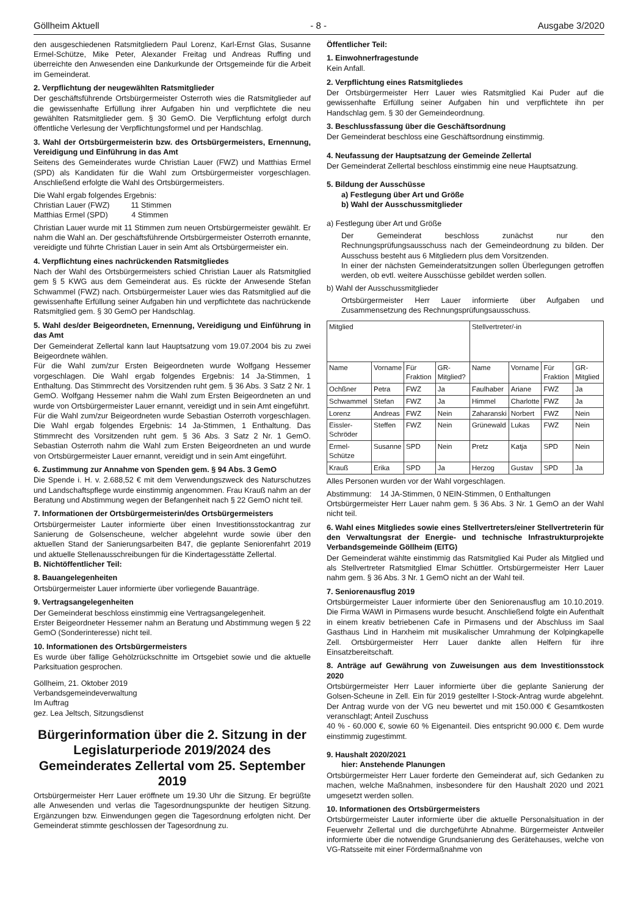Göllheim Aktuell - 8 - Ausgabe 3/2020
den ausgeschiedenen Ratsmitgliedern Paul Lorenz, Karl-Ernst Glas, Susanne Ermel-Schütze, Mike Peter, Alexander Freitag und Andreas Ruffing und überreichte den Anwesenden eine Dankurkunde der Ortsgemeinde für die Arbeit im Gemeinderat.
2. Verpflichtung der neugewählten Ratsmitglieder
Der geschäftsführende Ortsbürgermeister Osterroth wies die Ratsmitglieder auf die gewissenhafte Erfüllung ihrer Aufgaben hin und verpflichtete die neu gewählten Ratsmitglieder gem. § 30 GemO. Die Verpflichtung erfolgt durch öffentliche Verlesung der Verpflichtungsformel und per Handschlag.
3. Wahl der Ortsbürgermeisterin bzw. des Ortsbürgermeisters, Ernennung, Vereidigung und Einführung in das Amt
Seitens des Gemeinderates wurde Christian Lauer (FWZ) und Matthias Ermel (SPD) als Kandidaten für die Wahl zum Ortsbürgermeister vorgeschlagen. Anschließend erfolgte die Wahl des Ortsbürgermeisters.
Die Wahl ergab folgendes Ergebnis:
Christian Lauer (FWZ) 11 Stimmen
Matthias Ermel (SPD) 4 Stimmen
Christian Lauer wurde mit 11 Stimmen zum neuen Ortsbürgermeister gewählt. Er nahm die Wahl an. Der geschäftsführende Ortsbürgermeister Osterroth ernannte, vereidigte und führte Christian Lauer in sein Amt als Ortsbürgermeister ein.
4. Verpflichtung eines nachrückenden Ratsmitgliedes
Nach der Wahl des Ortsbürgermeisters schied Christian Lauer als Ratsmitglied gem § 5 KWG aus dem Gemeinderat aus. Es rückte der Anwesende Stefan Schwammel (FWZ) nach. Ortsbürgermeister Lauer wies das Ratsmitglied auf die gewissenhafte Erfüllung seiner Aufgaben hin und verpflichtete das nachrückende Ratsmitglied gem. § 30 GemO per Handschlag.
5. Wahl des/der Beigeordneten, Ernennung, Vereidigung und Einführung in das Amt
Der Gemeinderat Zellertal kann laut Hauptsatzung vom 19.07.2004 bis zu zwei Beigeordnete wählen.
Für die Wahl zum/zur Ersten Beigeordneten wurde Wolfgang Hessemer vorgeschlagen. Die Wahl ergab folgendes Ergebnis: 14 Ja-Stimmen, 1 Enthaltung. Das Stimmrecht des Vorsitzenden ruht gem. § 36 Abs. 3 Satz 2 Nr. 1 GemO. Wolfgang Hessemer nahm die Wahl zum Ersten Beigeordneten an und wurde von Ortsbürgermeister Lauer ernannt, vereidigt und in sein Amt eingeführt.
Für die Wahl zum/zur Beigeordneten wurde Sebastian Osterroth vorgeschlagen. Die Wahl ergab folgendes Ergebnis: 14 Ja-Stimmen, 1 Enthaltung. Das Stimmrecht des Vorsitzenden ruht gem. § 36 Abs. 3 Satz 2 Nr. 1 GemO. Sebastian Osterroth nahm die Wahl zum Ersten Beigeordneten an und wurde von Ortsbürgermeister Lauer ernannt, vereidigt und in sein Amt eingeführt.
6. Zustimmung zur Annahme von Spenden gem. § 94 Abs. 3 GemO
Die Spende i. H. v. 2.688,52 € mit dem Verwendungszweck des Naturschutzes und Landschaftspflege wurde einstimmig angenommen. Frau Krauß nahm an der Beratung und Abstimmung wegen der Befangenheit nach § 22 GemO nicht teil.
7. Informationen der Ortsbürgermeisterin/des Ortsbürgermeisters
Ortsbürgermeister Lauter informierte über einen Investitionsstockantrag zur Sanierung de Golsenscheune, welcher abgelehnt wurde sowie über den aktuellen Stand der Sanierungsarbeiten B47, die geplante Seniorenfahrt 2019 und aktuelle Stellenausschreibungen für die Kindertagesstätte Zellertal.
B. Nichtöffentlicher Teil:
8. Bauangelegenheiten
Ortsbürgermeister Lauer informierte über vorliegende Bauanträge.
9. Vertragsangelegenheiten
Der Gemeinderat beschloss einstimmig eine Vertragsangelegenheit.
Erster Beigeordneter Hessemer nahm an Beratung und Abstimmung wegen § 22 GemO (Sonderinteresse) nicht teil.
10. Informationen des Ortsbürgermeisters
Es wurde über fällige Gehölzrückschnitte im Ortsgebiet sowie und die aktuelle Parksituation gesprochen.
Göllheim, 21. Oktober 2019
Verbandsgemeindeverwaltung
Im Auftrag
gez. Lea Jeltsch, Sitzungsdienst
Bürgerinformation über die 2. Sitzung in der Legislaturperiode 2019/2024 des Gemeinderates Zellertal vom 25. September 2019
Ortsbürgermeister Herr Lauer eröffnete um 19.30 Uhr die Sitzung. Er begrüßte alle Anwesenden und verlas die Tagesordnungspunkte der heutigen Sitzung. Ergänzungen bzw. Einwendungen gegen die Tagesordnung erfolgten nicht. Der Gemeinderat stimmte geschlossen der Tagesordnung zu.
Öffentlicher Teil:
1. Einwohnerfragestunde
Kein Anfall.
2. Verpflichtung eines Ratsmitgliedes
Der Ortsbürgermeister Herr Lauer wies Ratsmitglied Kai Puder auf die gewissenhafte Erfüllung seiner Aufgaben hin und verpflichtete ihn per Handschlag gem. § 30 der Gemeindeordnung.
3. Beschlussfassung über die Geschäftsordnung
Der Gemeinderat beschloss eine Geschäftsordnung einstimmig.
4. Neufassung der Hauptsatzung der Gemeinde Zellertal
Der Gemeinderat Zellertal beschloss einstimmig eine neue Hauptsatzung.
5. Bildung der Ausschüsse
a) Festlegung über Art und Größe
b) Wahl der Ausschussmitglieder
a) Festlegung über Art und Größe
Der Gemeinderat beschloss zunächst nur den Rechnungsprüfungsausschuss nach der Gemeindeordnung zu bilden. Der Ausschuss besteht aus 6 Mitgliedern plus dem Vorsitzenden.
In einer der nächsten Gemeinderatsitzungen sollen Überlegungen getroffen werden, ob evtl. weitere Ausschüsse gebildet werden sollen.
b) Wahl der Ausschussmitglieder
Ortsbürgermeister Herr Lauer informierte über Aufgaben und Zusammensetzung des Rechnungsprüfungsausschuss.
| Mitglied | | | | Stellvertreter/-in | | | |
| --- | --- | --- | --- | --- | --- | --- | --- |
| Name | Vorname | Für Fraktion | GR-Mitglied? | Name | Vorname | Für Fraktion | GR-Mitglied |
| Ochßner | Petra | FWZ | Ja | Faulhaber | Ariane | FWZ | Ja |
| Schwammel | Stefan | FWZ | Ja | Himmel | Charlotte | FWZ | Ja |
| Lorenz | Andreas | FWZ | Nein | Zaharanski | Norbert | FWZ | Nein |
| Eissler-Schröder | Steffen | FWZ | Nein | Grünewald | Lukas | FWZ | Nein |
| Ermel-Schütze | Susanne | SPD | Nein | Pretz | Katja | SPD | Nein |
| Krauß | Erika | SPD | Ja | Herzog | Gustav | SPD | Ja |
Alles Personen wurden vor der Wahl vorgeschlagen.
Abstimmung: 14 JA-Stimmen, 0 NEIN-Stimmen, 0 Enthaltungen
Ortsbürgermeister Herr Lauer nahm gem. § 36 Abs. 3 Nr. 1 GemO an der Wahl nicht teil.
6. Wahl eines Mitgliedes sowie eines Stellvertreters/einer Stellvertreterin für den Verwaltungsrat der Energie- und technische Infrastrukturprojekte Verbandsgemeinde Göllheim (EITG)
Der Gemeinderat wählte einstimmig das Ratsmitglied Kai Puder als Mitglied und als Stellvertreter Ratsmitglied Elmar Schüttler. Ortsbürgermeister Herr Lauer nahm gem. § 36 Abs. 3 Nr. 1 GemO nicht an der Wahl teil.
7. Seniorenausflug 2019
Ortsbürgermeister Lauer informierte über den Seniorenausflug am 10.10.2019. Die Firma WAWI in Pirmasens wurde besucht. Anschließend folgte ein Aufenthalt in einem kreativ betriebenen Cafe in Pirmasens und der Abschluss im Saal Gasthaus Lind in Harxheim mit musikalischer Umrahmung der Kolpingkapelle Zell. Ortsbürgermeister Herr Lauer dankte allen Helfern für ihre Einsatzbereitschaft.
8. Anträge auf Gewährung von Zuweisungen aus dem Investitionsstock 2020
Ortsbürgermeister Herr Lauer informierte über die geplante Sanierung der Golsen-Scheune in Zell. Ein für 2019 gestellter I-Stock-Antrag wurde abgelehnt. Der Antrag wurde von der VG neu bewertet und mit 150.000 € Gesamtkosten veranschlagt; Anteil Zuschuss
40 % - 60.000 €, sowie 60 % Eigenanteil. Dies entspricht 90.000 €. Dem wurde einstimmig zugestimmt.
9. Haushalt 2020/2021
hier: Anstehende Planungen
Ortsbürgermeister Herr Lauer forderte den Gemeinderat auf, sich Gedanken zu machen, welche Maßnahmen, insbesondere für den Haushalt 2020 und 2021 umgesetzt werden sollen.
10. Informationen des Ortsbürgermeisters
Ortsbürgermeister Lauter informierte über die aktuelle Personalsituation in der Feuerwehr Zellertal und die durchgeführte Abnahme. Bürgermeister Antweiler informierte über die notwendige Grundsanierung des Gerätehauses, welche von VG-Ratsseite mit einer Fördermaßnahme von